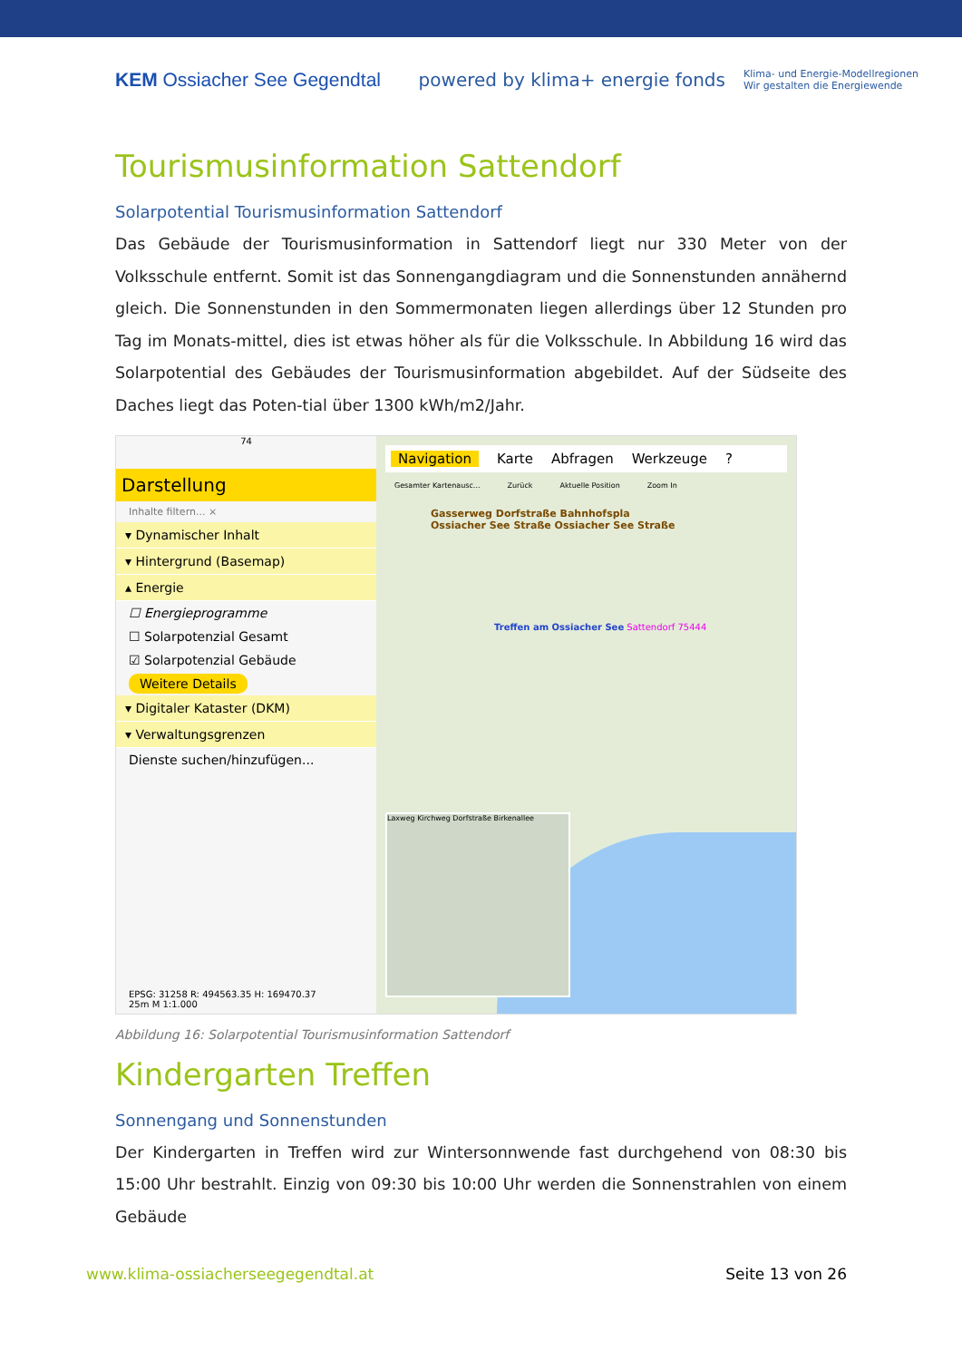KEM Ossiacher See Gegendtal
powered by klima+ energie fonds Klima- und Energie-Modellregionen
Wir gestalten die Energiewende
Tourismusinformation Sattendorf
Solarpotential Tourismusinformation Sattendorf
Das Gebäude der Tourismusinformation in Sattendorf liegt nur 330 Meter von der Volksschule entfernt. Somit ist das Sonnengangdiagram und die Sonnenstunden annähernd gleich. Die Sonnenstunden in den Sommermonaten liegen allerdings über 12 Stunden pro Tag im Monats-mittel, dies ist etwas höher als für die Volksschule. In Abbildung 16 wird das Solarpotential des Gebäudes der Tourismusinformation abgebildet. Auf der Südseite des Daches liegt das Poten-tial über 1300 kWh/m2/Jahr.
74
Darstellung
Inhalte filtern... ×
▾ Dynamischer Inhalt
▾ Hintergrund (Basemap)
▴ Energie
☐ Energieprogramme
☐ Solarpotenzial Gesamt
☑ Solarpotenzial Gebäude
Weitere Details
▾ Digitaler Kataster (DKM)
▾ Verwaltungsgrenzen
Dienste suchen/hinzufügen...
EPSG: 31258 R: 494563.35 H: 169470.37
25m M 1:1.000
Navigation Karte Abfragen Werkzeuge?
Gesamter Kartenausc... Zurück Aktuelle Position Zoom In
Gasserweg Dorfstraße Bahnhofspla
Ossiacher See Straße Ossiacher See Straße
Treffen am Ossiacher See Sattendorf 75444
Laxweg Kirchweg Dorfstraße Birkenallee
Abbildung 16: Solarpotential Tourismusinformation Sattendorf
Kindergarten Treffen
Sonnengang und Sonnenstunden
Der Kindergarten in Treffen wird zur Wintersonnwende fast durchgehend von 08:30 bis 15:00 Uhr bestrahlt. Einzig von 09:30 bis 10:00 Uhr werden die Sonnenstrahlen von einem Gebäude
www.klima-ossiacherseegegendtal.at Seite 13 von 26